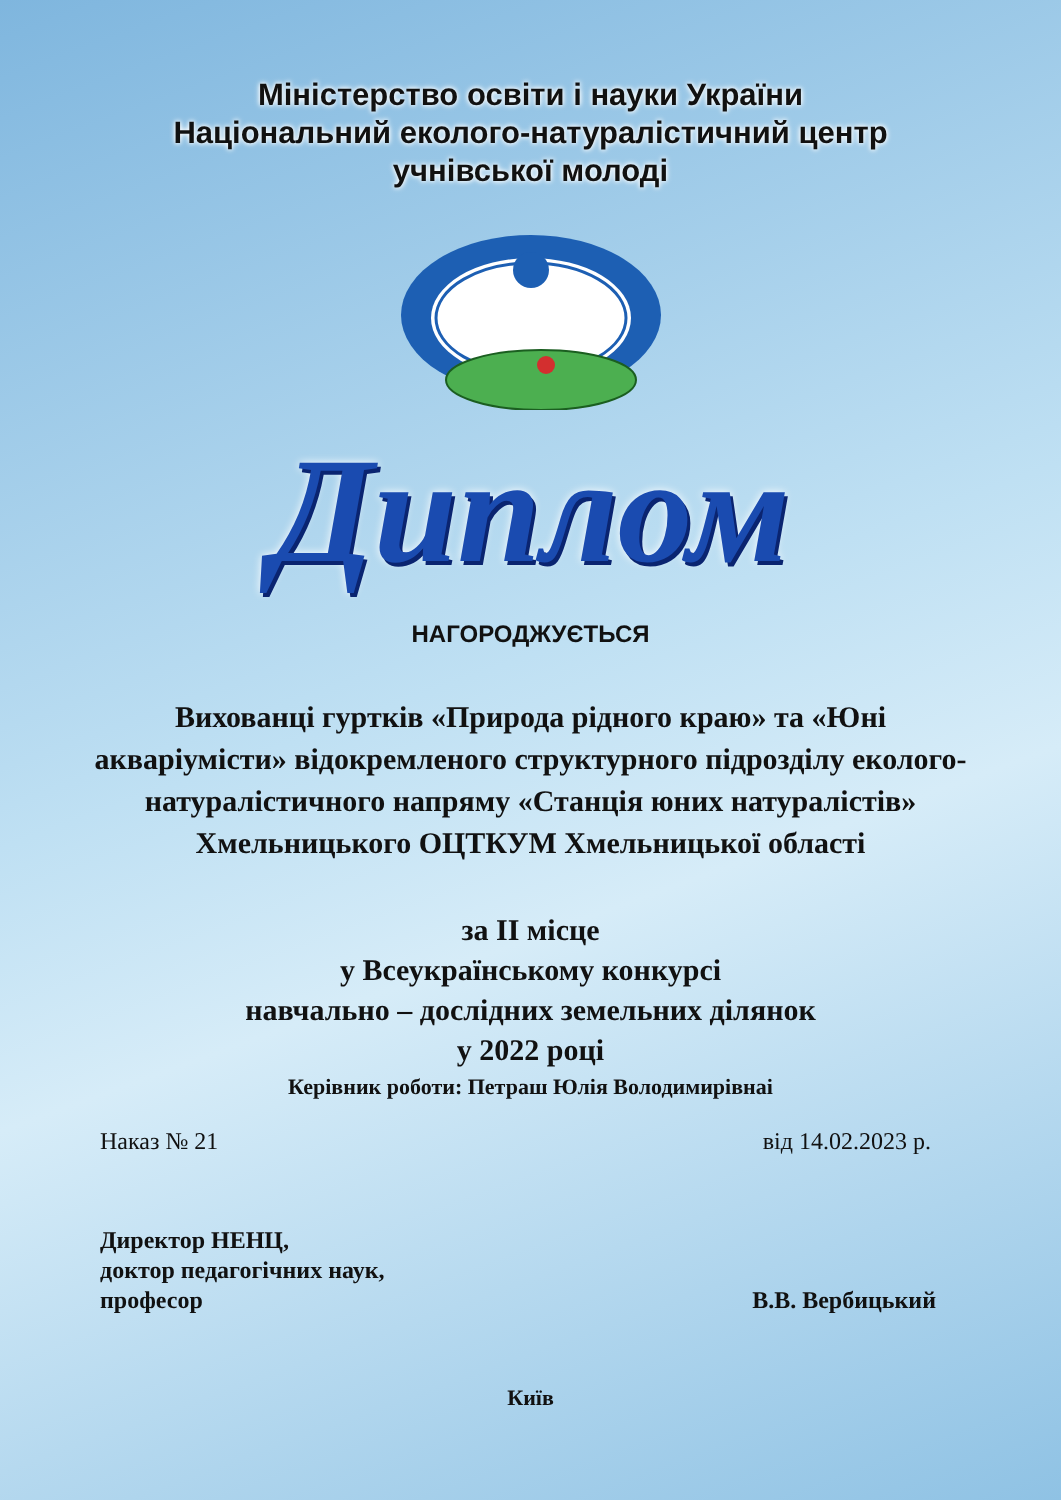Міністерство освіти і науки України
Національний еколого-натуралістичний центр
учнівської молоді
Диплом
НАГОРОДЖУЄТЬСЯ
Вихованці гуртків «Природа рідного краю» та «Юні акваріумісти» відокремленого структурного підрозділу еколого-натуралістичного напряму «Станція юних натуралістів» Хмельницького ОЦТКУМ Хмельницької області
за ІІ місце
у Всеукраїнському конкурсі
навчально – дослідних земельних ділянок
у 2022 році
Керівник роботи: Петраш Юлія Володимирівнаі
Наказ № 21 від 14.02.2023 р.
Директор НЕНЦ,
доктор педагогічних наук,
професор
В.В. Вербицький
Київ